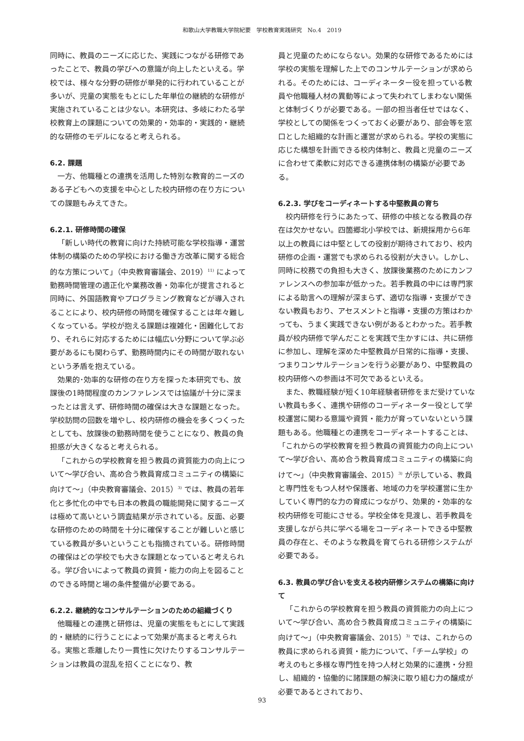和歌山大学教職大学院紀要　学校教育実践研究　No.4　2019
同時に、教員のニーズに応じた、実践につながる研修であったことで、教員の学びへの意識が向上したといえる。学校では、様々な分野の研修が単発的に行われていることが多いが、児童の実態をもとにした年単位の継続的な研修が実施されていることは少ない。本研究は、多岐にわたる学校教育上の課題についての効果的・効率的・実践的・継続的な研修のモデルになると考えられる。
6.2. 課題
一方、他職種との連携を活用した特別な教育的ニーズのある子どもへの支援を中心とした校内研修の在り方についての課題もみえてきた。
6.2.1. 研修時間の確保
「新しい時代の教育に向けた持続可能な学校指導・運営体制の構築のための学校における働き方改革に関する総合的な方策について」（中央教育審議会、2019）<sup>11)</sup> によって勤務時間管理の適正化や業務改善・効率化が提言されると同時に、外国語教育やプログラミング教育などが導入されることにより、校内研修の時間を確保することは年々難しくなっている。学校が抱える課題は複雑化・困難化しており、それらに対応するためには幅広い分野について学ぶ必要があるにも関わらず、勤務時間内にその時間が取れないという矛盾を抱えている。
効果的･効率的な研修の在り方を探った本研究でも、放課後の1時間程度のカンファレンスでは協議が十分に深まったとは言えず、研修時間の確保は大きな課題となった。学校訪問の回数を増やし、校内研修の機会を多くつくったとしても、放課後の勤務時間を使うことになり、教員の負担感が大きくなると考えられる。
「これからの学校教育を担う教員の資質能力の向上について～学び合い、高め合う教員育成コミュニティの構築に向けて～」（中央教育審議会、2015）<sup>3)</sup> では、教員の若年化と多忙化の中でも日本の教員の職能開発に関するニーズは極めて高いという調査結果が示されている。反面、必要な研修のための時間を十分に確保することが難しいと感じている教員が多いということも指摘されている。研修時間の確保はどの学校でも大きな課題となっていると考えられる。学び合いによって教員の資質・能力の向上を図ることのできる時間と場の条件整備が必要である。
6.2.2. 継続的なコンサルテーションのための組織づくり
他職種との連携と研修は、児童の実態をもとにして実践的・継続的に行うことによって効果が高まると考えられる。実態と乖離したり一貫性に欠けたりするコンサルテーションは教員の混乱を招くことになり、教
員と児童のためにならない。効果的な研修であるためには学校の実態を理解した上でのコンサルテーションが求められる。そのためには、コーディネーター役を担っている教員や他職種人材の異動等によって失われてしまわない関係と体制づくりが必要である。一部の担当者任せではなく、学校としての関係をつくっておく必要があり、部会等を窓口とした組織的な計画と運営が求められる。学校の実態に応じた構想を計画できる校内体制と、教員と児童のニーズに合わせて柔軟に対応できる連携体制の構築が必要である。
6.2.3. 学びをコーディネートする中堅教員の育ち
校内研修を行うにあたって、研修の中核となる教員の存在は欠かせない。四箇郷北小学校では、新規採用から6年以上の教員には中堅としての役割が期待されており、校内研修の企画・運営でも求められる役割が大きい。しかし、同時に校務での負担も大きく、放課後業務のためにカンファレンスへの参加率が低かった。若手教員の中には専門家による助言への理解が深まらず、適切な指導・支援ができない教員もおり、アセスメントと指導・支援の方策はわかっても、うまく実践できない例があるとわかった。若手教員が校内研修で学んだことを実践で生かすには、共に研修に参加し、理解を深めた中堅教員が日常的に指導・支援、つまりコンサルテーションを行う必要があり、中堅教員の校内研修への参画は不可欠であるといえる。
また、教職経験が短く10年経験者研修をまだ受けていない教員も多く、連携や研修のコーディネーター役として学校運営に関わる意識や資質・能力が育っていないという課題もある。他職種との連携をコーディネートすることは、「これからの学校教育を担う教員の資質能力の向上について～学び合い、高め合う教員育成コミュニティの構築に向けて～」（中央教育審議会、2015）<sup>3)</sup> が示している、教員と専門性をもつ人材や保護者、地域の力を学校運営に生かしていく専門的な力の育成につながり、効果的・効率的な校内研修を可能にさせる。学校全体を見渡し、若手教員を支援しながら共に学べる場をコーディネートできる中堅教員の存在と、そのような教員を育てられる研修システムが必要である。
6.3. 教員の学び合いを支える校内研修システムの構築に向けて
「これからの学校教育を担う教員の資質能力の向上について～学び合い、高め合う教員育成コミュニティの構築に向けて～」（中央教育審議会、2015）<sup>3)</sup> では、これからの教員に求められる資質・能力について、「チーム学校」の考えのもと多様な専門性を持つ人材と効果的に連携・分担し、組織的・協働的に諸課題の解決に取り組む力の醸成が必要であるとされており、
93